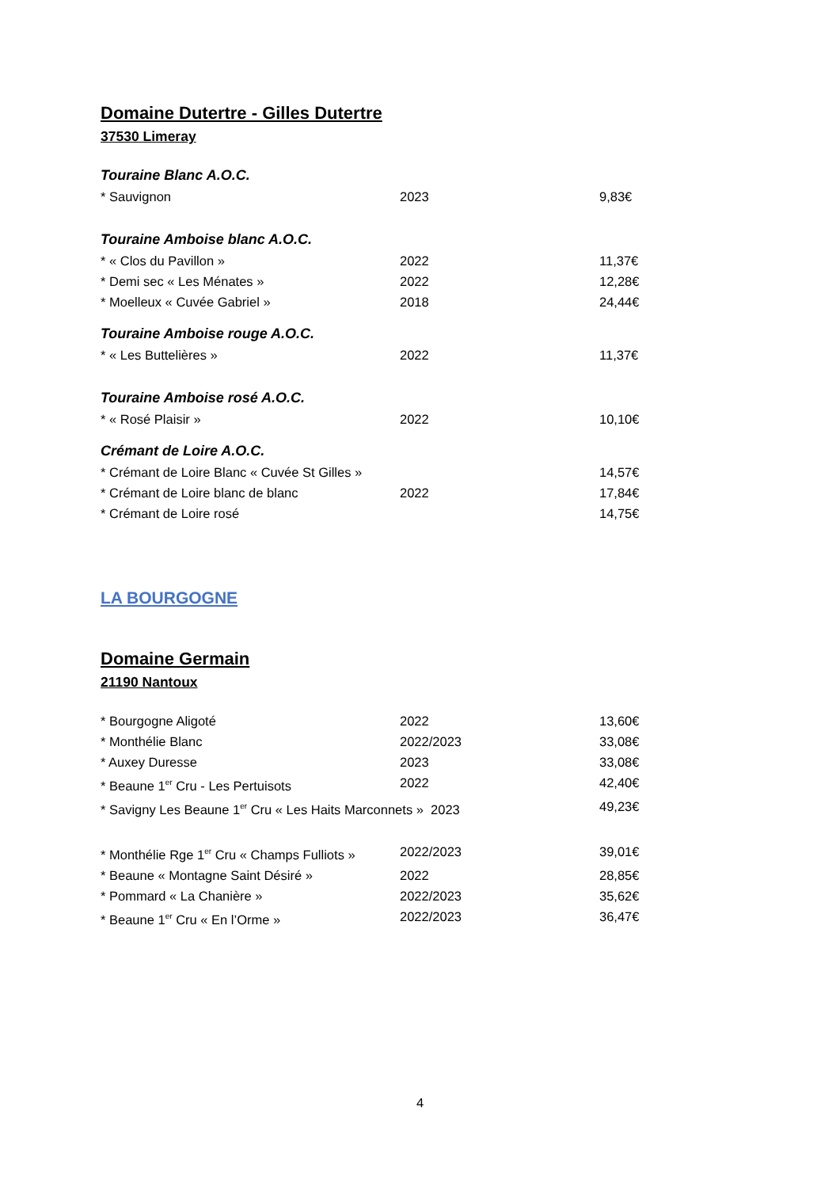Domaine Dutertre - Gilles Dutertre
37530 Limeray
Touraine Blanc A.O.C.
* Sauvignon 2023 9,83€
Touraine Amboise blanc A.O.C.
* « Clos du Pavillon » 2022 11,37€
* Demi sec « Les Ménates » 2022 12,28€
* Moelleux « Cuvée Gabriel » 2018 24,44€
Touraine Amboise rouge A.O.C.
* « Les Buttelières » 2022 11,37€
Touraine Amboise rosé A.O.C.
* « Rosé Plaisir » 2022 10,10€
Crémant de Loire A.O.C.
* Crémant de Loire Blanc « Cuvée St Gilles » 14,57€
* Crémant de Loire blanc de blanc 2022 17,84€
* Crémant de Loire rosé 14,75€
LA BOURGOGNE
Domaine Germain
21190 Nantoux
* Bourgogne Aligoté 2022 13,60€
* Monthélie Blanc 2022/2023 33,08€
* Auxey Duresse 2023 33,08€
* Beaune 1<sup>er</sup> Cru - Les Pertuisots 2022 42,40€
* Savigny Les Beaune 1<sup>er</sup> Cru « Les Haits Marconnets » 2023 49,23€
* Monthélie Rge 1<sup>er</sup> Cru « Champs Fulliots » 2022/2023 39,01€
* Beaune « Montagne Saint Désiré » 2022 28,85€
* Pommard « La Chanière » 2022/2023 35,62€
* Beaune 1<sup>er</sup> Cru « En l’Orme » 2022/2023 36,47€
4